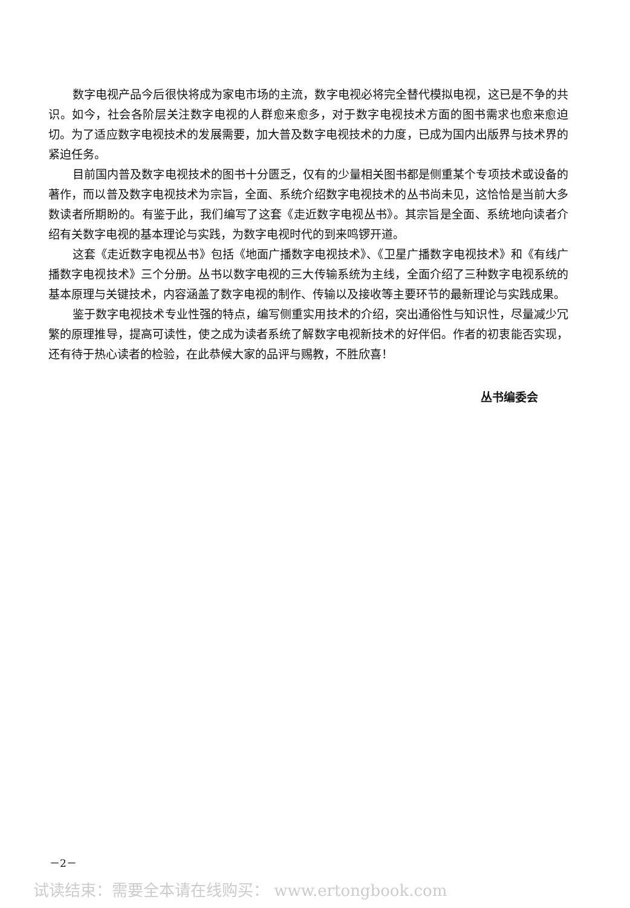数字电视产品今后很快将成为家电市场的主流，数字电视必将完全替代模拟电视，这已是不争的共识。如今，社会各阶层关注数字电视的人群愈来愈多，对于数字电视技术方面的图书需求也愈来愈迫切。为了适应数字电视技术的发展需要，加大普及数字电视技术的力度，已成为国内出版界与技术界的紧迫任务。
目前国内普及数字电视技术的图书十分匮乏，仅有的少量相关图书都是侧重某个专项技术或设备的著作，而以普及数字电视技术为宗旨，全面、系统介绍数字电视技术的丛书尚未见，这恰恰是当前大多数读者所期盼的。有鉴于此，我们编写了这套《走近数字电视丛书》。其宗旨是全面、系统地向读者介绍有关数字电视的基本理论与实践，为数字电视时代的到来鸣锣开道。
这套《走近数字电视丛书》包括《地面广播数字电视技术》、《卫星广播数字电视技术》和《有线广播数字电视技术》三个分册。丛书以数字电视的三大传输系统为主线，全面介绍了三种数字电视系统的基本原理与关键技术，内容涵盖了数字电视的制作、传输以及接收等主要环节的最新理论与实践成果。
鉴于数字电视技术专业性强的特点，编写侧重实用技术的介绍，突出通俗性与知识性，尽量减少冗繁的原理推导，提高可读性，使之成为读者系统了解数字电视新技术的好伴侣。作者的初衷能否实现，还有待于热心读者的检验，在此恭候大家的品评与赐教，不胜欣喜！
丛书编委会
－2－
试读结束：需要全本请在线购买： www.ertongbook.com